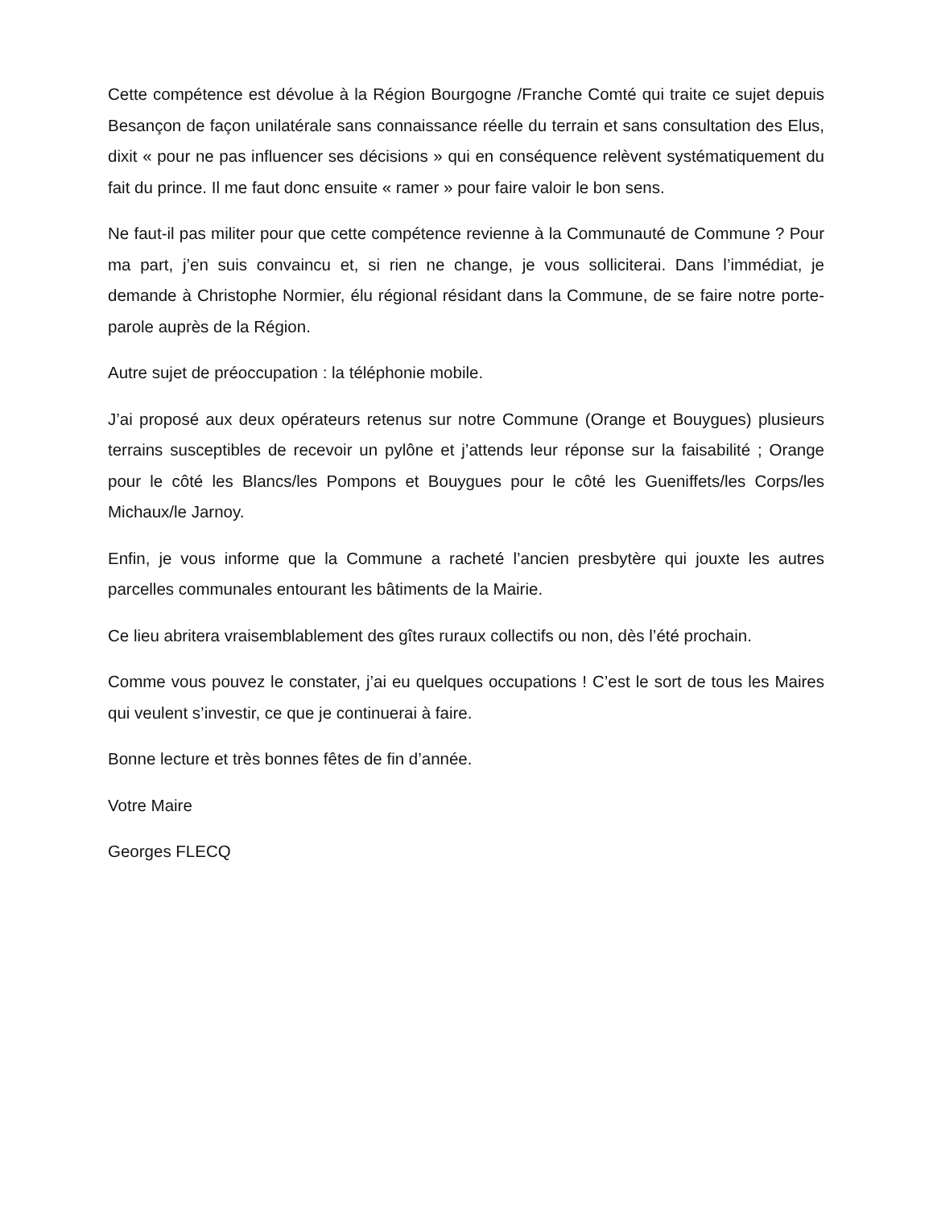Cette compétence est dévolue à la Région Bourgogne /Franche Comté qui traite ce sujet depuis Besançon de façon unilatérale sans connaissance réelle du terrain et sans consultation des Elus, dixit « pour ne pas influencer ses décisions » qui en conséquence relèvent systématiquement du fait du prince. Il me faut donc ensuite « ramer » pour faire valoir le bon sens.
Ne faut-il pas militer pour que cette compétence revienne à la Communauté de Commune ? Pour ma part, j’en suis convaincu et, si rien ne change, je vous solliciterai. Dans l’immédiat, je demande à Christophe Normier, élu régional résidant dans la Commune, de se faire notre porte-parole auprès de la Région.
Autre sujet de préoccupation : la téléphonie mobile.
J’ai proposé aux deux opérateurs retenus sur notre Commune (Orange et Bouygues) plusieurs terrains susceptibles de recevoir un pylône et j’attends leur réponse sur la faisabilité ; Orange pour le côté les Blancs/les Pompons et Bouygues pour le côté les Gueniffets/les Corps/les Michaux/le Jarnoy.
Enfin, je vous informe que la Commune a racheté l’ancien presbytère qui jouxte les autres parcelles communales entourant les bâtiments de la Mairie.
Ce lieu abritera vraisemblablement des gîtes ruraux collectifs ou non, dès l’été prochain.
Comme vous pouvez le constater, j’ai eu quelques occupations ! C’est le sort de tous les Maires qui veulent s’investir, ce que je continuerai à faire.
Bonne lecture et très bonnes fêtes de fin d’année.
Votre Maire
Georges FLECQ